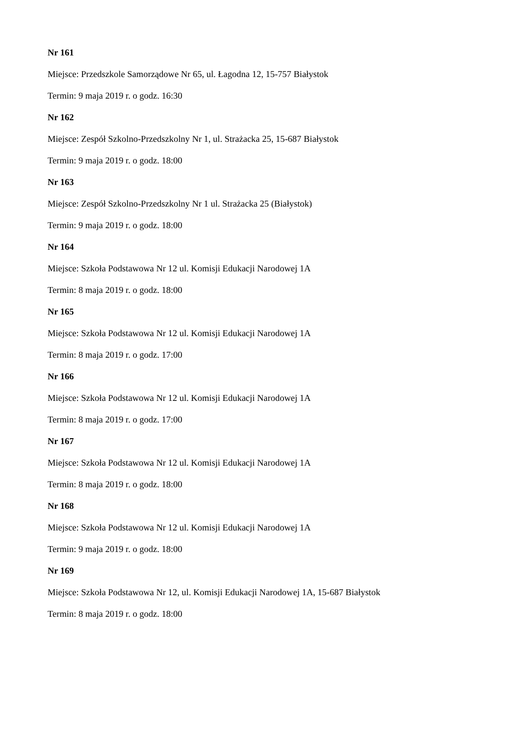Nr 161
Miejsce: Przedszkole Samorządowe Nr 65, ul. Łagodna 12, 15-757 Białystok
Termin: 9 maja 2019 r. o godz. 16:30
Nr 162
Miejsce: Zespół Szkolno-Przedszkolny Nr 1, ul. Strażacka 25, 15-687 Białystok
Termin: 9 maja 2019 r. o godz. 18:00
Nr 163
Miejsce: Zespół Szkolno-Przedszkolny Nr 1 ul. Strażacka 25 (Białystok)
Termin: 9 maja 2019 r. o godz. 18:00
Nr 164
Miejsce: Szkoła Podstawowa Nr 12 ul. Komisji Edukacji Narodowej 1A
Termin: 8 maja 2019 r. o godz. 18:00
Nr 165
Miejsce: Szkoła Podstawowa Nr 12 ul. Komisji Edukacji Narodowej 1A
Termin: 8 maja 2019 r. o godz. 17:00
Nr 166
Miejsce: Szkoła Podstawowa Nr 12 ul. Komisji Edukacji Narodowej 1A
Termin: 8 maja 2019 r. o godz. 17:00
Nr 167
Miejsce: Szkoła Podstawowa Nr 12 ul. Komisji Edukacji Narodowej 1A
Termin: 8 maja 2019 r. o godz. 18:00
Nr 168
Miejsce: Szkoła Podstawowa Nr 12 ul. Komisji Edukacji Narodowej 1A
Termin: 9 maja 2019 r. o godz. 18:00
Nr 169
Miejsce: Szkoła Podstawowa Nr 12, ul. Komisji Edukacji Narodowej 1A, 15-687 Białystok
Termin: 8 maja 2019 r. o godz. 18:00